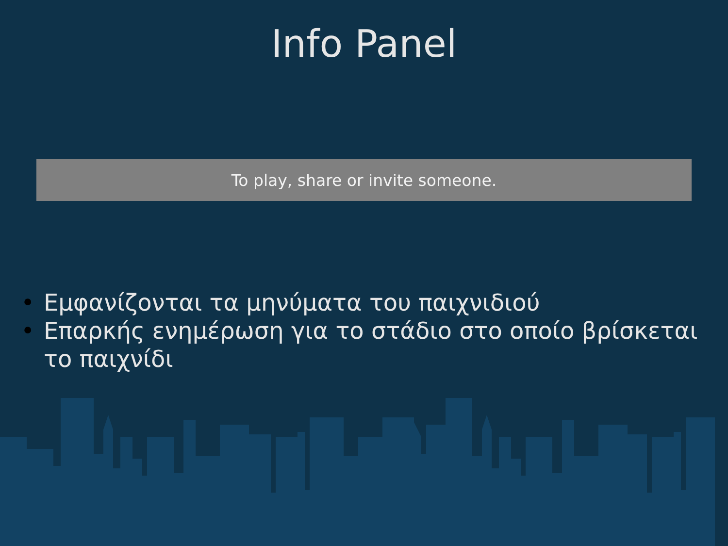Info Panel
To play, share or invite someone.
• Εμφανίζονται τα μηνύματα του παιχνιδιού
• Επαρκής ενημέρωση για το στάδιο στο οποίο βρίσκεται το παιχνίδι